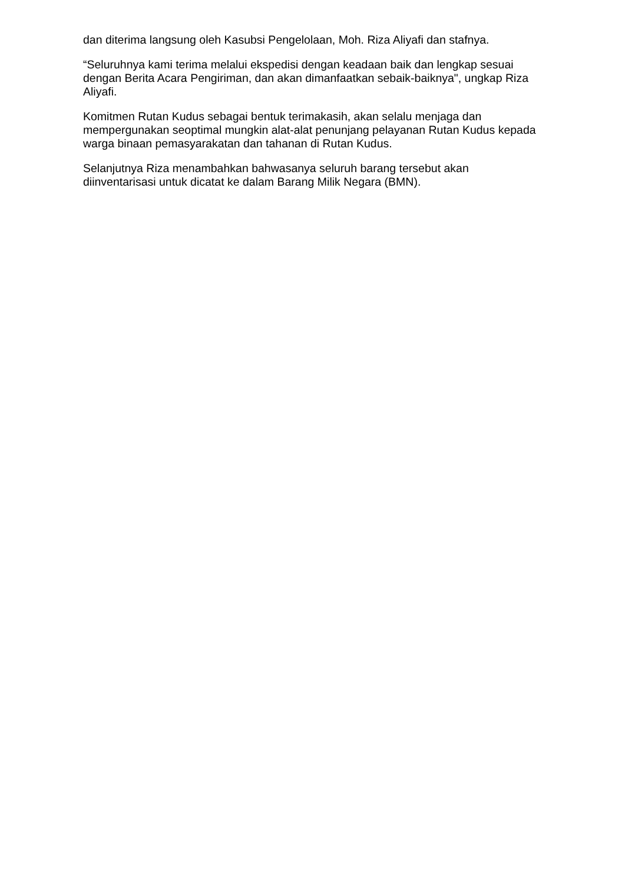dan diterima langsung oleh Kasubsi Pengelolaan, Moh. Riza Aliyafi dan stafnya.
“Seluruhnya kami terima melalui ekspedisi dengan keadaan baik dan lengkap sesuai dengan Berita Acara Pengiriman, dan akan dimanfaatkan sebaik-baiknya", ungkap Riza Aliyafi.
Komitmen Rutan Kudus sebagai bentuk terimakasih, akan selalu menjaga dan mempergunakan seoptimal mungkin alat-alat penunjang pelayanan Rutan Kudus kepada warga binaan pemasyarakatan dan tahanan di Rutan Kudus.
Selanjutnya Riza menambahkan bahwasanya seluruh barang tersebut akan diinventarisasi untuk dicatat ke dalam Barang Milik Negara (BMN).